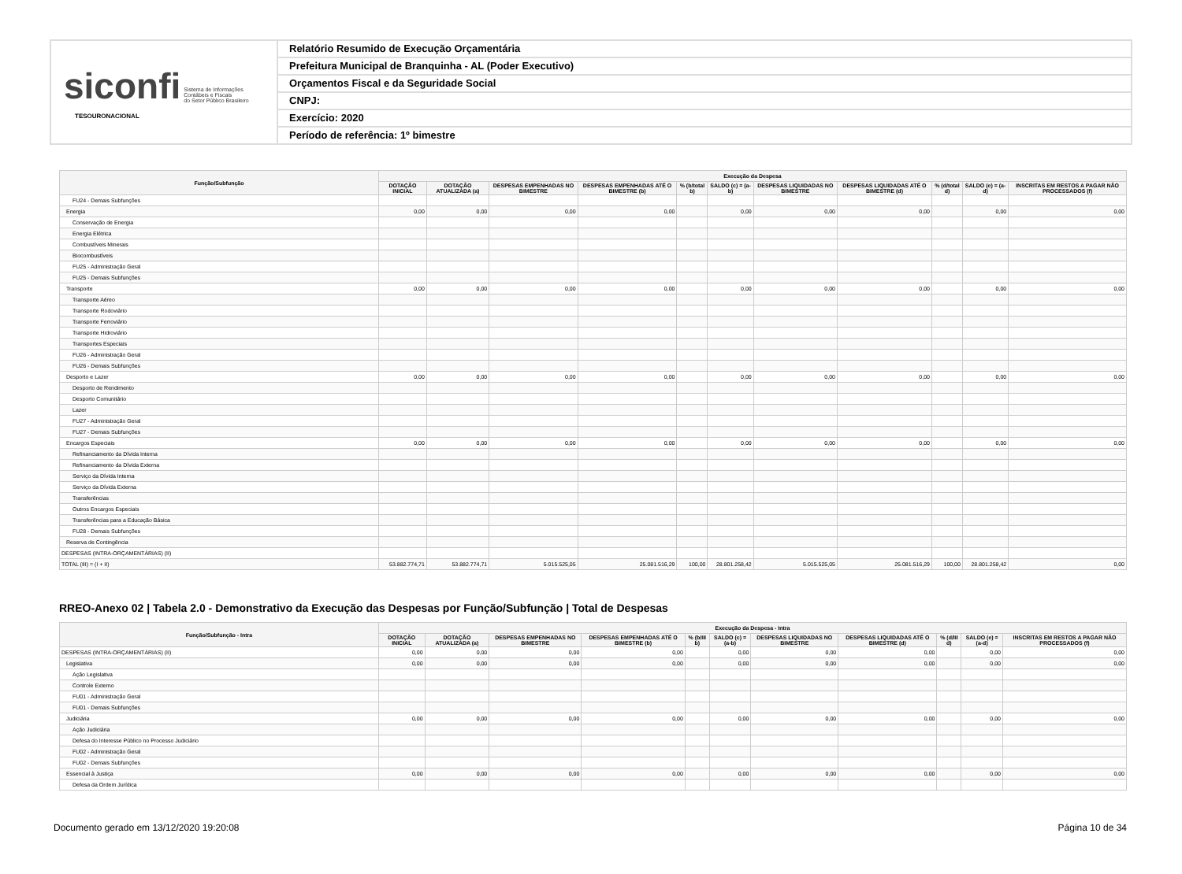siconfi Sistema de Informações
Contábeis e Fiscais
do Setor Público Brasileiro
TESOURONACIONAL
Relatório Resumido de Execução Orçamentária
Prefeitura Municipal de Branquinha - AL (Poder Executivo)
Orçamentos Fiscal e da Seguridade Social
CNPJ:
Exercício: 2020
Período de referência: 1º bimestre
| Função/Subfunção | Execução da Despesa | | | | | | | | | | |
| --- | --- | --- | --- | --- | --- | --- | --- | --- | --- | --- | --- |
| | DOTAÇÃO INICIAL | DOTAÇÃO ATUALIZADA (a) | DESPESAS EMPENHADAS NO BIMESTRE | DESPESAS EMPENHADAS ATÉ O BIMESTRE (b) | % (b/total b) | SALDO (c) = (a-b) | DESPESAS LIQUIDADAS NO BIMESTRE | DESPESAS LIQUIDADAS ATÉ O BIMESTRE (d) | % (d/total d) | SALDO (e) = (a-d) | INSCRITAS EM RESTOS A PAGAR NÃO PROCESSADOS (f) |
| FU24 - Demais Subfunções | | | | | | | | | | | |
| Energia | 0,00 | 0,00 | 0,00 | 0,00 | | 0,00 | 0,00 | 0,00 | | 0,00 | 0,00 |
| Conservação de Energia | | | | | | | | | | | |
| Energia Elétrica | | | | | | | | | | | |
| Combustíveis Minerais | | | | | | | | | | | |
| Biocombustíveis | | | | | | | | | | | |
| FU25 - Administração Geral | | | | | | | | | | | |
| FU25 - Demais Subfunções | | | | | | | | | | | |
| Transporte | 0,00 | 0,00 | 0,00 | 0,00 | | 0,00 | 0,00 | 0,00 | | 0,00 | 0,00 |
| Transporte Aéreo | | | | | | | | | | | |
| Transporte Rodoviário | | | | | | | | | | | |
| Transporte Ferroviário | | | | | | | | | | | |
| Transporte Hidroviário | | | | | | | | | | | |
| Transportes Especiais | | | | | | | | | | | |
| FU26 - Administração Geral | | | | | | | | | | | |
| FU26 - Demais Subfunções | | | | | | | | | | | |
| Desporto e Lazer | 0,00 | 0,00 | 0,00 | 0,00 | | 0,00 | 0,00 | 0,00 | | 0,00 | 0,00 |
| Desporto de Rendimento | | | | | | | | | | | |
| Desporto Comunitário | | | | | | | | | | | |
| Lazer | | | | | | | | | | | |
| FU27 - Administração Geral | | | | | | | | | | | |
| FU27 - Demais Subfunções | | | | | | | | | | | |
| Encargos Especiais | 0,00 | 0,00 | 0,00 | 0,00 | | 0,00 | 0,00 | 0,00 | | 0,00 | 0,00 |
| Refinanciamento da Dívida Interna | | | | | | | | | | | |
| Refinanciamento da Dívida Externa | | | | | | | | | | | |
| Serviço da Dívida Interna | | | | | | | | | | | |
| Serviço da Dívida Externa | | | | | | | | | | | |
| Transferências | | | | | | | | | | | |
| Outros Encargos Especiais | | | | | | | | | | | |
| Transferências para a Educação Básica | | | | | | | | | | | |
| FU28 - Demais Subfunções | | | | | | | | | | | |
| Reserva de Contingência | | | | | | | | | | | |
| DESPESAS (INTRA-ORÇAMENTÁRIAS) (II) | | | | | | | | | | | |
| TOTAL (III) = (I + II) | 53.882.774,71 | 53.882.774,71 | 5.015.525,05 | 25.081.516,29 | 100,00 | 28.801.258,42 | 5.015.525,05 | 25.081.516,29 | 100,00 | 28.801.258,42 | 0,00 |
RREO-Anexo 02 | Tabela 2.0 - Demonstrativo da Execução das Despesas por Função/Subfunção | Total de Despesas
| Função/Subfunção - Intra | Execução da Despesa - Intra | | | | | | | | | | |
| --- | --- | --- | --- | --- | --- | --- | --- | --- | --- | --- | --- |
| | DOTAÇÃO INICIAL | DOTAÇÃO ATUALIZADA (a) | DESPESAS EMPENHADAS NO BIMESTRE | DESPESAS EMPENHADAS ATÉ O BIMESTRE (b) | % (b/III b) | SALDO (c) = (a-b) | DESPESAS LIQUIDADAS NO BIMESTRE | DESPESAS LIQUIDADAS ATÉ O BIMESTRE (d) | % (d/III d) | SALDO (e) = (a-d) | INSCRITAS EM RESTOS A PAGAR NÃO PROCESSADOS (f) |
| DESPESAS (INTRA-ORÇAMENTÁRIAS) (II) | 0,00 | 0,00 | 0,00 | 0,00 | | 0,00 | 0,00 | 0,00 | | 0,00 | 0,00 |
| Legislativa | 0,00 | 0,00 | 0,00 | 0,00 | | 0,00 | 0,00 | 0,00 | | 0,00 | 0,00 |
| Ação Legislativa | | | | | | | | | | | |
| Controle Externo | | | | | | | | | | | |
| FU01 - Administração Geral | | | | | | | | | | | |
| FU01 - Demais Subfunções | | | | | | | | | | | |
| Judiciária | 0,00 | 0,00 | 0,00 | 0,00 | | 0,00 | 0,00 | 0,00 | | 0,00 | 0,00 |
| Ação Judiciária | | | | | | | | | | | |
| Defesa do Interesse Público no Processo Judiciário | | | | | | | | | | | |
| FU02 - Administração Geral | | | | | | | | | | | |
| FU02 - Demais Subfunções | | | | | | | | | | | |
| Essencial à Justiça | 0,00 | 0,00 | 0,00 | 0,00 | | 0,00 | 0,00 | 0,00 | | 0,00 | 0,00 |
| Defesa da Ordem Jurídica | | | | | | | | | | | |
Documento gerado em 13/12/2020 19:20:08 Página 10 de 34